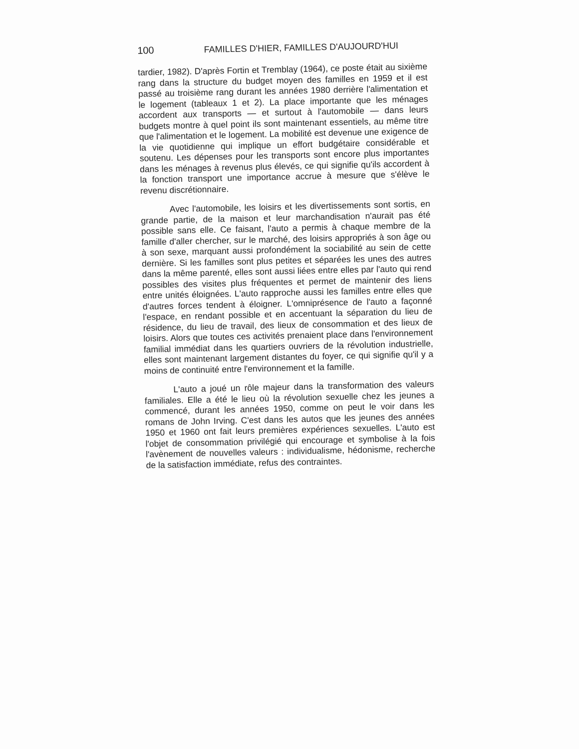100 FAMILLES D'HIER, FAMILLES D'AUJOURD'HUI
tardier, 1982). D'après Fortin et Tremblay (1964), ce poste était au sixième rang dans la structure du budget moyen des familles en 1959 et il est passé au troisième rang durant les années 1980 derrière l'alimentation et le logement (tableaux 1 et 2). La place importante que les ménages accordent aux transports — et surtout à l'automobile — dans leurs budgets montre à quel point ils sont maintenant essentiels, au même titre que l'alimentation et le logement. La mobilité est devenue une exigence de la vie quotidienne qui implique un effort budgétaire considérable et soutenu. Les dépenses pour les transports sont encore plus importantes dans les ménages à revenus plus élevés, ce qui signifie qu'ils accordent à la fonction transport une importance accrue à mesure que s'élève le revenu discrétionnaire.
Avec l'automobile, les loisirs et les divertissements sont sortis, en grande partie, de la maison et leur marchandisation n'aurait pas été possible sans elle. Ce faisant, l'auto a permis à chaque membre de la famille d'aller chercher, sur le marché, des loisirs appropriés à son âge ou à son sexe, marquant aussi profondément la sociabilité au sein de cette dernière. Si les familles sont plus petites et séparées les unes des autres dans la même parenté, elles sont aussi liées entre elles par l'auto qui rend possibles des visites plus fréquentes et permet de maintenir des liens entre unités éloignées. L'auto rapproche aussi les familles entre elles que d'autres forces tendent à éloigner. L'omniprésence de l'auto a façonné l'espace, en rendant possible et en accentuant la séparation du lieu de résidence, du lieu de travail, des lieux de consommation et des lieux de loisirs. Alors que toutes ces activités prenaient place dans l'environnement familial immédiat dans les quartiers ouvriers de la révolution industrielle, elles sont maintenant largement distantes du foyer, ce qui signifie qu'il y a moins de continuité entre l'environnement et la famille.
L'auto a joué un rôle majeur dans la transformation des valeurs familiales. Elle a été le lieu où la révolution sexuelle chez les jeunes a commencé, durant les années 1950, comme on peut le voir dans les romans de John Irving. C'est dans les autos que les jeunes des années 1950 et 1960 ont fait leurs premières expériences sexuelles. L'auto est l'objet de consommation privilégié qui encourage et symbolise à la fois l'avènement de nouvelles valeurs : individualisme, hédonisme, recherche de la satisfaction immédiate, refus des contraintes.